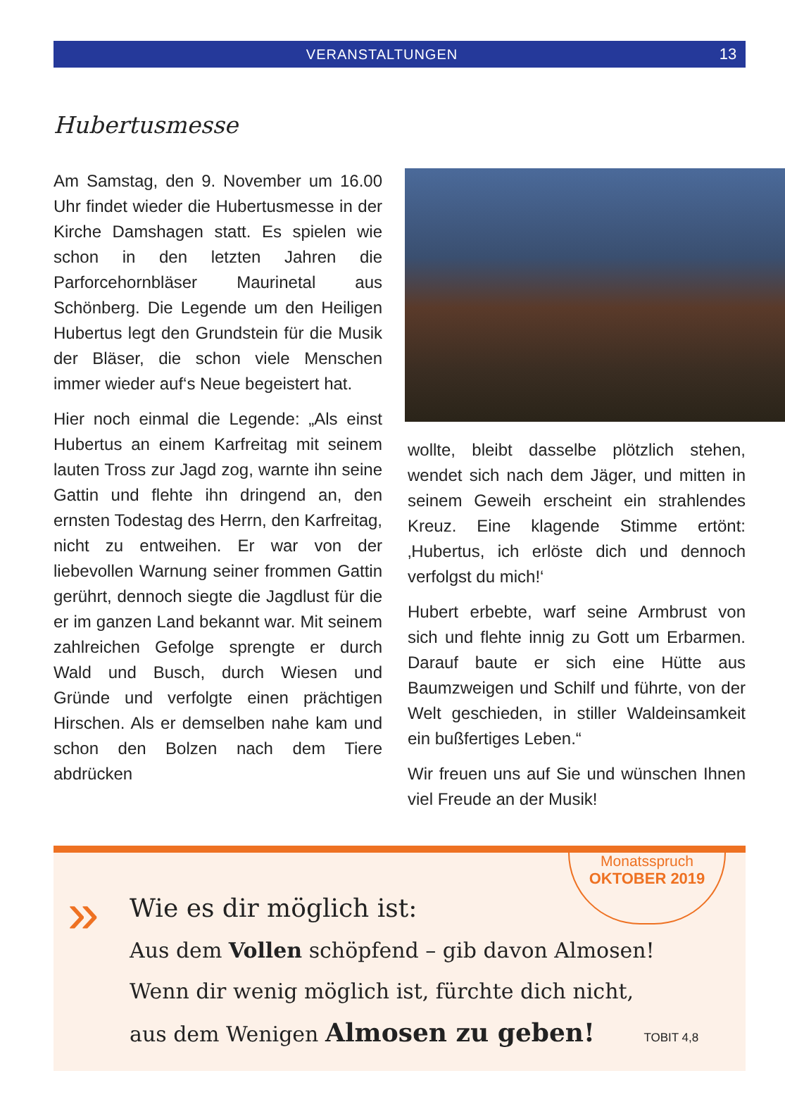VERANSTALTUNGEN 13
Hubertusmesse
Am Samstag, den 9. November um 16.00 Uhr findet wieder die Hubertus­messe in der Kirche Damshagen statt. Es spielen wie schon in den letzten Jahren die Parforcehornbläser Maurinetal aus Schönberg. Die Legende um den Heiligen Hubertus legt den Grundstein für die Musik der Bläser, die schon viele Menschen immer wieder auf‘s Neue begeistert hat.
Hier noch einmal die Legende: „Als einst Hubertus an einem Karfreitag mit seinem lauten Tross zur Jagd zog, warnte ihn seine Gattin und flehte ihn dringend an, den ernsten Todestag des Herrn, den Karfreitag, nicht zu entweihen. Er war von der liebevollen Warnung seiner frommen Gattin gerührt, dennoch siegte die Jagdlust für die er im ganzen Land bekannt war. Mit seinem zahlreichen Gefolge sprengte er durch Wald und Busch, durch Wiesen und Gründe und verfolgte einen prächtigen Hirschen. Als er demselben nahe kam und schon den Bolzen nach dem Tiere abdrücken
wollte, bleibt dasselbe plötzlich stehen, wendet sich nach dem Jäger, und mitten in seinem Geweih erscheint ein strahlendes Kreuz. Eine klagende Stimme ertönt: ‚Hubertus, ich erlöste dich und dennoch verfolgst du mich!‘
Hubert erbebte, warf seine Armbrust von sich und flehte innig zu Gott um Erbarmen. Darauf baute er sich eine Hütte aus Baumzweigen und Schilf und führte, von der Welt geschieden, in stiller Waldeinsamkeit ein bußfertiges Leben.“
Wir freuen uns auf Sie und wünschen Ihnen viel Freude an der Musik!
Monatsspruch
OKTOBER 2019
»
Wie es dir möglich ist:
Aus dem Vollen schöpfend – gib davon Almosen!
Wenn dir wenig möglich ist, fürchte dich nicht,
aus dem Wenigen Almosen zu geben! TOBIT 4,8